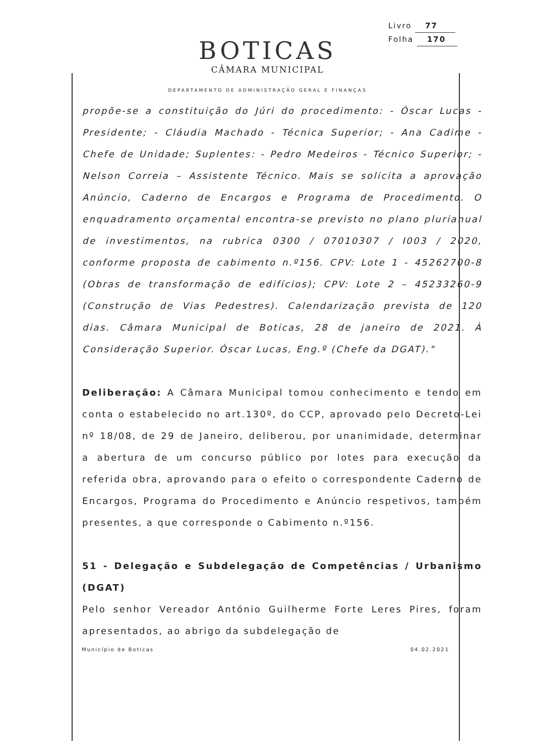Livro 77
Folha 170
BOTICAS
CÂMARA MUNICIPAL
DEPARTAMENTO DE ADMINISTRAÇÃO GERAL E FINANÇAS
propõe-se a constituição do Júri do procedimento: - Óscar Lucas - Presidente; - Cláudia Machado - Técnica Superior; - Ana Cadime - Chefe de Unidade; Suplentes: - Pedro Medeiros - Técnico Superior; - Nelson Correia – Assistente Técnico. Mais se solicita a aprovação Anúncio, Caderno de Encargos e Programa de Procedimento. O enquadramento orçamental encontra-se previsto no plano plurianual de investimentos, na rubrica 0300 / 07010307 / I003 / 2020, conforme proposta de cabimento n.º156. CPV: Lote 1 - 45262700-8 (Obras de transformação de edifícios); CPV: Lote 2 – 45233260-9 (Construção de Vias Pedestres). Calendarização prevista de 120 dias. Câmara Municipal de Boticas, 28 de janeiro de 2021. À Consideração Superior. Óscar Lucas, Eng.º (Chefe da DGAT)."
Deliberação: A Câmara Municipal tomou conhecimento e tendo em conta o estabelecido no art.130º, do CCP, aprovado pelo Decreto-Lei nº 18/08, de 29 de Janeiro, deliberou, por unanimidade, determinar a abertura de um concurso público por lotes para execução da referida obra, aprovando para o efeito o correspondente Caderno de Encargos, Programa do Procedimento e Anúncio respetivos, também presentes, a que corresponde o Cabimento n.º156.
51 - Delegação e Subdelegação de Competências / Urbanismo (DGAT)
Pelo senhor Vereador António Guilherme Forte Leres Pires, foram apresentados, ao abrigo da subdelegação de
Município de Boticas 04.02.2021